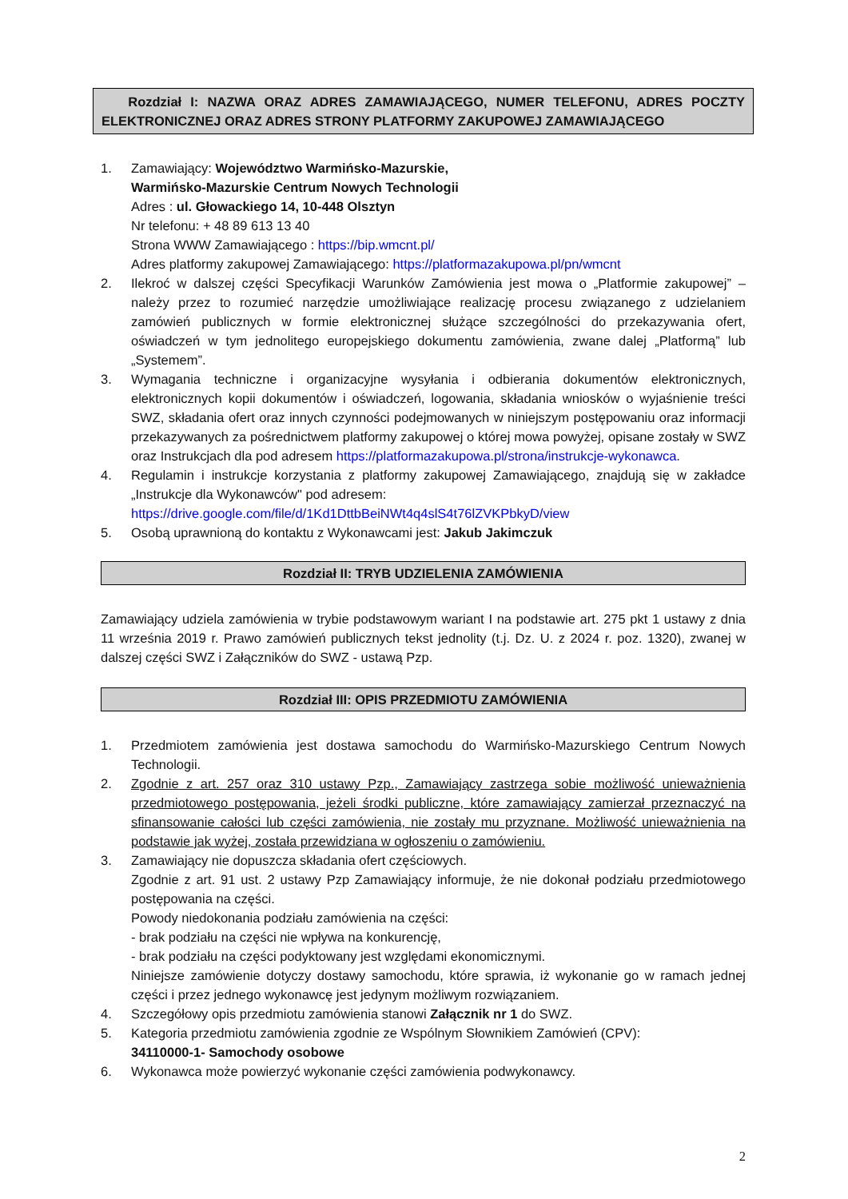Rozdział I: NAZWA ORAZ ADRES ZAMAWIAJĄCEGO, NUMER TELEFONU, ADRES POCZTY ELEKTRONICZNEJ ORAZ ADRES STRONY PLATFORMY ZAKUPOWEJ ZAMAWIAJĄCEGO
1. Zamawiający: Województwo Warmińsko-Mazurskie,
Warmińsko-Mazurskie Centrum Nowych Technologii
Adres : ul. Głowackiego 14, 10-448 Olsztyn
Nr telefonu: + 48 89 613 13 40
Strona WWW Zamawiającego : https://bip.wmcnt.pl/
Adres platformy zakupowej Zamawiającego: https://platformazakupowa.pl/pn/wmcnt
2. Ilekroć w dalszej części Specyfikacji Warunków Zamówienia jest mowa o „Platformie zakupowej” – należy przez to rozumieć narzędzie umożliwiające realizację procesu związanego z udzielaniem zamówień publicznych w formie elektronicznej służące szczególności do przekazywania ofert, oświadczeń w tym jednolitego europejskiego dokumentu zamówienia, zwane dalej „Platformą” lub „Systemem”.
3. Wymagania techniczne i organizacyjne wysyłania i odbierania dokumentów elektronicznych, elektronicznych kopii dokumentów i oświadczeń, logowania, składania wniosków o wyjaśnienie treści SWZ, składania ofert oraz innych czynności podejmowanych w niniejszym postępowaniu oraz informacji przekazywanych za pośrednictwem platformy zakupowej o której mowa powyżej, opisane zostały w SWZ oraz Instrukcjach dla pod adresem https://platformazakupowa.pl/strona/instrukcje-wykonawca.
4. Regulamin i instrukcje korzystania z platformy zakupowej Zamawiającego, znajdują się w zakładce „Instrukcje dla Wykonawców" pod adresem:
https://drive.google.com/file/d/1Kd1DttbBeiNWt4q4slS4t76lZVKPbkyD/view
5. Osobą uprawnioną do kontaktu z Wykonawcami jest: Jakub Jakimczuk
Rozdział II: TRYB UDZIELENIA ZAMÓWIENIA
Zamawiający udziela zamówienia w trybie podstawowym wariant I na podstawie art. 275 pkt 1 ustawy z dnia 11 września 2019 r. Prawo zamówień publicznych tekst jednolity (t.j. Dz. U. z 2024 r. poz. 1320), zwanej w dalszej części SWZ i Załączników do SWZ - ustawą Pzp.
Rozdział III: OPIS PRZEDMIOTU ZAMÓWIENIA
1. Przedmiotem zamówienia jest dostawa samochodu do Warmińsko-Mazurskiego Centrum Nowych Technologii.
2. Zgodnie z art. 257 oraz 310 ustawy Pzp., Zamawiający zastrzega sobie możliwość unieważnienia przedmiotowego postępowania, jeżeli środki publiczne, które zamawiający zamierzał przeznaczyć na sfinansowanie całości lub części zamówienia, nie zostały mu przyznane. Możliwość unieważnienia na podstawie jak wyżej, została przewidziana w ogłoszeniu o zamówieniu.
3. Zamawiający nie dopuszcza składania ofert częściowych.
Zgodnie z art. 91 ust. 2 ustawy Pzp Zamawiający informuje, że nie dokonał podziału przedmiotowego postępowania na części.
Powody niedokonania podziału zamówienia na części:
- brak podziału na części nie wpływa na konkurencję,
- brak podziału na części podyktowany jest względami ekonomicznymi.
Niniejsze zamówienie dotyczy dostawy samochodu, które sprawia, iż wykonanie go w ramach jednej części i przez jednego wykonawcę jest jedynym możliwym rozwiązaniem.
4. Szczegółowy opis przedmiotu zamówienia stanowi Załącznik nr 1 do SWZ.
5. Kategoria przedmiotu zamówienia zgodnie ze Wspólnym Słownikiem Zamówień (CPV):
34110000-1- Samochody osobowe
6. Wykonawca może powierzyć wykonanie części zamówienia podwykonawcy.
2